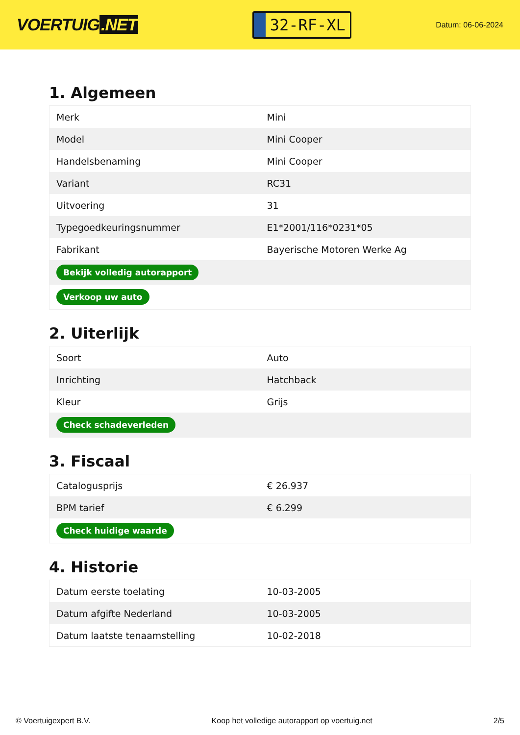VOERTUIG.NET
32-RF-XL
Datum: 06-06-2024
1. Algemeen
| Merk | Mini |
| Model | Mini Cooper |
| Handelsbenaming | Mini Cooper |
| Variant | RC31 |
| Uitvoering | 31 |
| Typegoedkeuringsnummer | E1*2001/116*0231*05 |
| Fabrikant | Bayerische Motoren Werke Ag |
| Bekijk volledig autorapport | |
| Verkoop uw auto | |
2. Uiterlijk
| Soort | Auto |
| Inrichting | Hatchback |
| Kleur | Grijs |
| Check schadeverleden | |
3. Fiscaal
| Catalogusprijs | € 26.937 |
| BPM tarief | € 6.299 |
| Check huidige waarde | |
4. Historie
| Datum eerste toelating | 10-03-2005 |
| Datum afgifte Nederland | 10-03-2005 |
| Datum laatste tenaamstelling | 10-02-2018 |
© Voertuigexpert B.V. Koop het volledige autorapport op voertuig.net 2/5